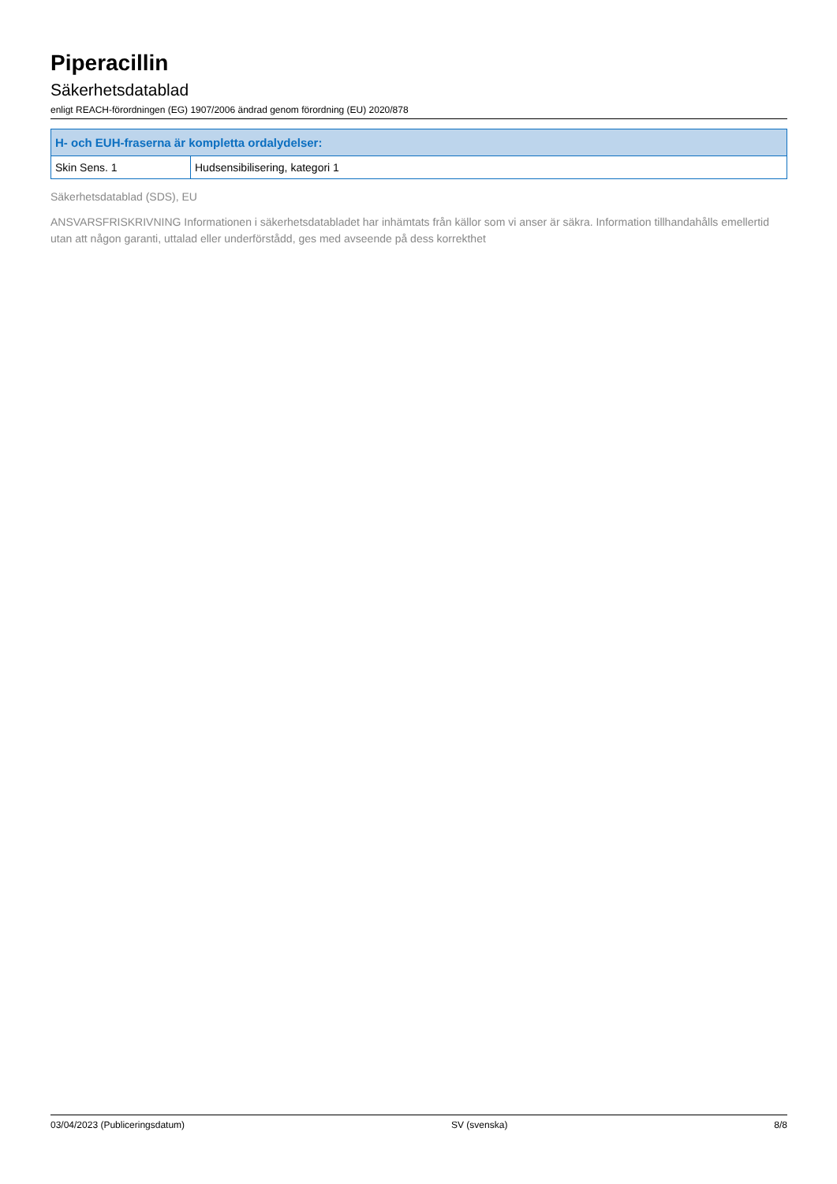Piperacillin
Säkerhetsdatablad
enligt REACH-förordningen (EG) 1907/2006 ändrad genom förordning (EU) 2020/878
| H- och EUH-fraserna är kompletta ordalydelser: | |
| --- | --- |
| Skin Sens. 1 | Hudsensibilisering, kategori 1 |
Säkerhetsdatablad (SDS), EU
ANSVARSFRISKRIVNING Informationen i säkerhetsdatabladet har inhämtats från källor som vi anser är säkra. Information tillhandahålls emellertid utan att någon garanti, uttalad eller underförstådd, ges med avseende på dess korrekthet
03/04/2023 (Publiceringsdatum) SV (svenska) 8/8